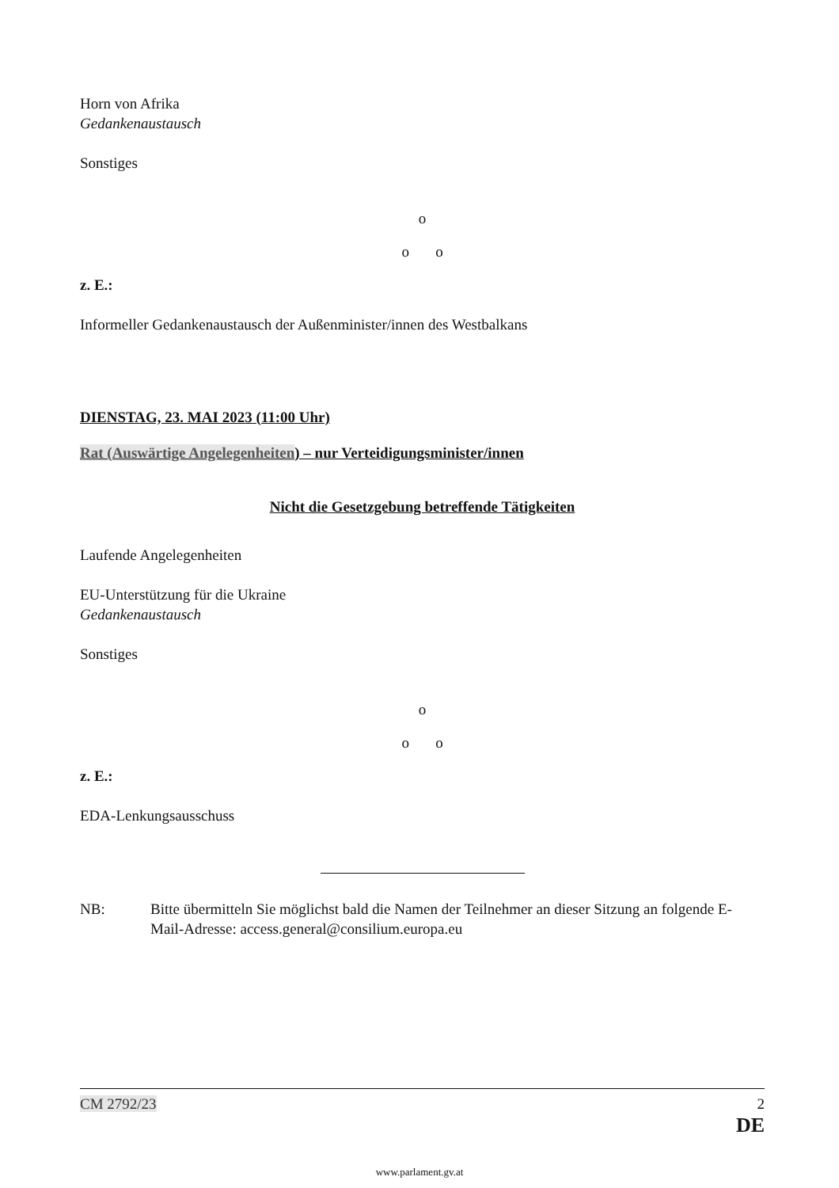Horn von Afrika
Gedankenaustausch
Sonstiges
o
o o
z. E.:
Informeller Gedankenaustausch der Außenminister/innen des Westbalkans
DIENSTAG, 23. MAI 2023 (11:00 Uhr)
Rat (Auswärtige Angelegenheiten) – nur Verteidigungsminister/innen
Nicht die Gesetzgebung betreffende Tätigkeiten
Laufende Angelegenheiten
EU-Unterstützung für die Ukraine
Gedankenaustausch
Sonstiges
o
o o
z. E.:
EDA-Lenkungsausschuss
NB: Bitte übermitteln Sie möglichst bald die Namen der Teilnehmer an dieser Sitzung an folgende E-Mail-Adresse: access.general@consilium.europa.eu
CM 2792/23 2
DE
www.parlament.gv.at